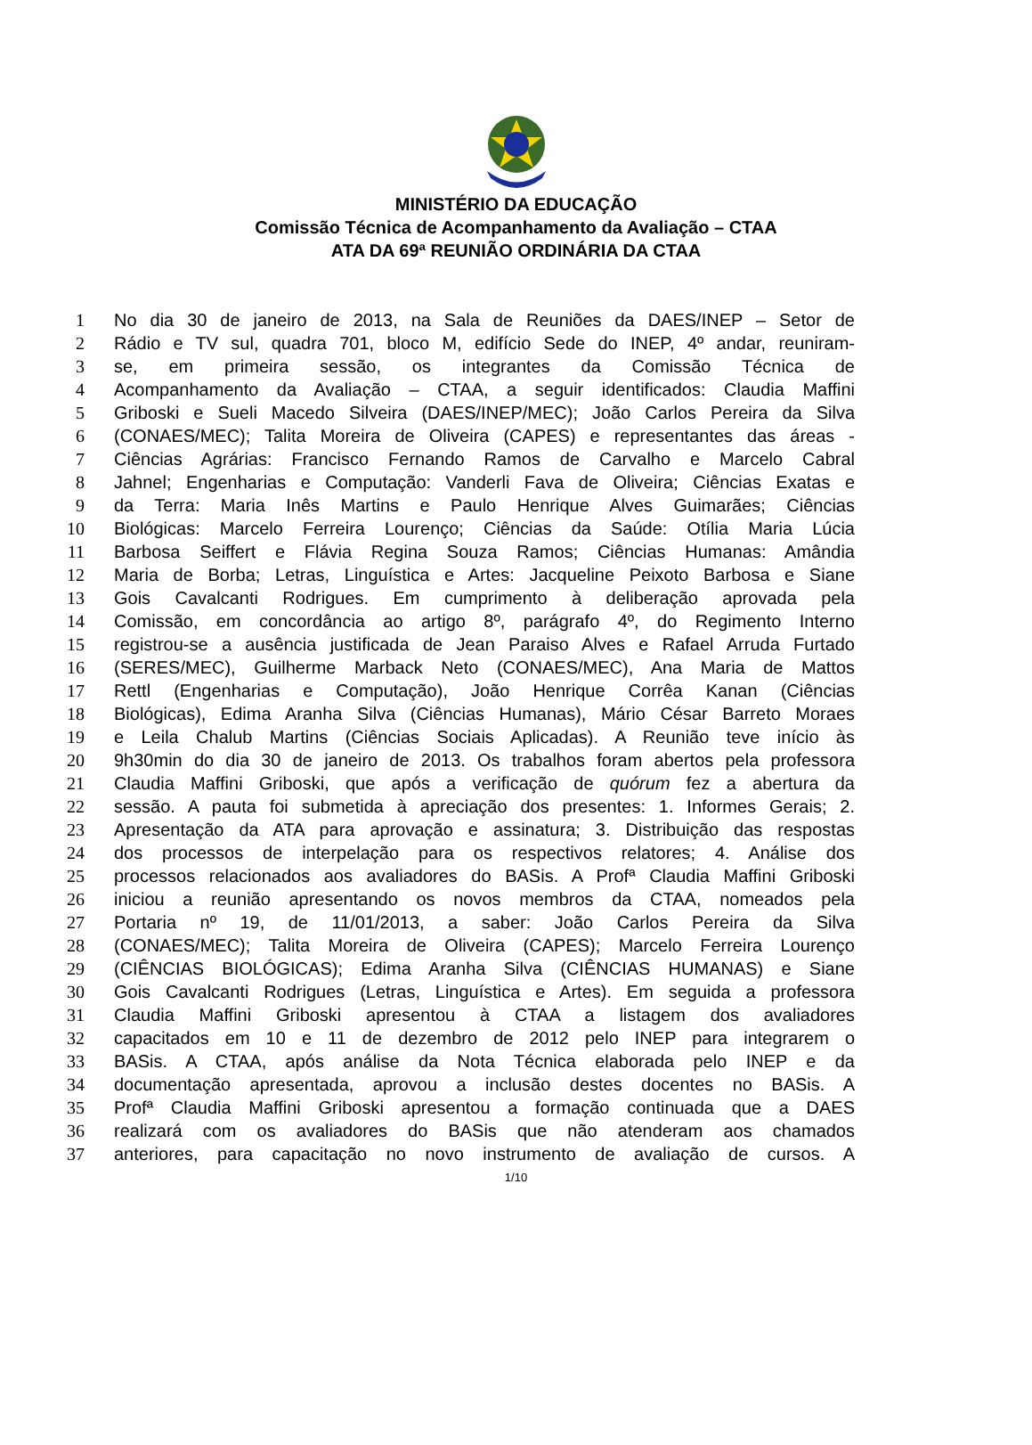MINISTÉRIO DA EDUCAÇÃO
Comissão Técnica de Acompanhamento da Avaliação – CTAA
ATA DA 69ª REUNIÃO ORDINÁRIA DA CTAA
1 No dia 30 de janeiro de 2013, na Sala de Reuniões da DAES/INEP – Setor de
2 Rádio e TV sul, quadra 701, bloco M, edifício Sede do INEP, 4º andar, reuniram-
3 se, em primeira sessão, os integrantes da Comissão Técnica de
4 Acompanhamento da Avaliação – CTAA, a seguir identificados: Claudia Maffini
5 Griboski e Sueli Macedo Silveira (DAES/INEP/MEC); João Carlos Pereira da Silva
6 (CONAES/MEC); Talita Moreira de Oliveira (CAPES) e representantes das áreas -
7 Ciências Agrárias: Francisco Fernando Ramos de Carvalho e Marcelo Cabral
8 Jahnel; Engenharias e Computação: Vanderli Fava de Oliveira; Ciências Exatas e
9 da Terra: Maria Inês Martins e Paulo Henrique Alves Guimarães; Ciências
10 Biológicas: Marcelo Ferreira Lourenço; Ciências da Saúde: Otília Maria Lúcia
11 Barbosa Seiffert e Flávia Regina Souza Ramos; Ciências Humanas: Amândia
12 Maria de Borba; Letras, Linguística e Artes: Jacqueline Peixoto Barbosa e Siane
13 Gois Cavalcanti Rodrigues. Em cumprimento à deliberação aprovada pela
14 Comissão, em concordância ao artigo 8º, parágrafo 4º, do Regimento Interno
15 registrou-se a ausência justificada de Jean Paraiso Alves e Rafael Arruda Furtado
16 (SERES/MEC), Guilherme Marback Neto (CONAES/MEC), Ana Maria de Mattos
17 Rettl (Engenharias e Computação), João Henrique Corrêa Kanan (Ciências
18 Biológicas), Edima Aranha Silva (Ciências Humanas), Mário César Barreto Moraes
19 e Leila Chalub Martins (Ciências Sociais Aplicadas). A Reunião teve início às
20 9h30min do dia 30 de janeiro de 2013. Os trabalhos foram abertos pela professora
21 Claudia Maffini Griboski, que após a verificação de quórum fez a abertura da
22 sessão. A pauta foi submetida à apreciação dos presentes: 1. Informes Gerais; 2.
23 Apresentação da ATA para aprovação e assinatura; 3. Distribuição das respostas
24 dos processos de interpelação para os respectivos relatores; 4. Análise dos
25 processos relacionados aos avaliadores do BASis. A Profª Claudia Maffini Griboski
26 iniciou a reunião apresentando os novos membros da CTAA, nomeados pela
27 Portaria nº 19, de 11/01/2013, a saber: João Carlos Pereira da Silva
28 (CONAES/MEC); Talita Moreira de Oliveira (CAPES); Marcelo Ferreira Lourenço
29 (CIÊNCIAS BIOLÓGICAS); Edima Aranha Silva (CIÊNCIAS HUMANAS) e Siane
30 Gois Cavalcanti Rodrigues (Letras, Linguística e Artes). Em seguida a professora
31 Claudia Maffini Griboski apresentou à CTAA a listagem dos avaliadores
32 capacitados em 10 e 11 de dezembro de 2012 pelo INEP para integrarem o
33 BASis. A CTAA, após análise da Nota Técnica elaborada pelo INEP e da
34 documentação apresentada, aprovou a inclusão destes docentes no BASis. A
35 Profª Claudia Maffini Griboski apresentou a formação continuada que a DAES
36 realizará com os avaliadores do BASis que não atenderam aos chamados
37 anteriores, para capacitação no novo instrumento de avaliação de cursos. A
1/10